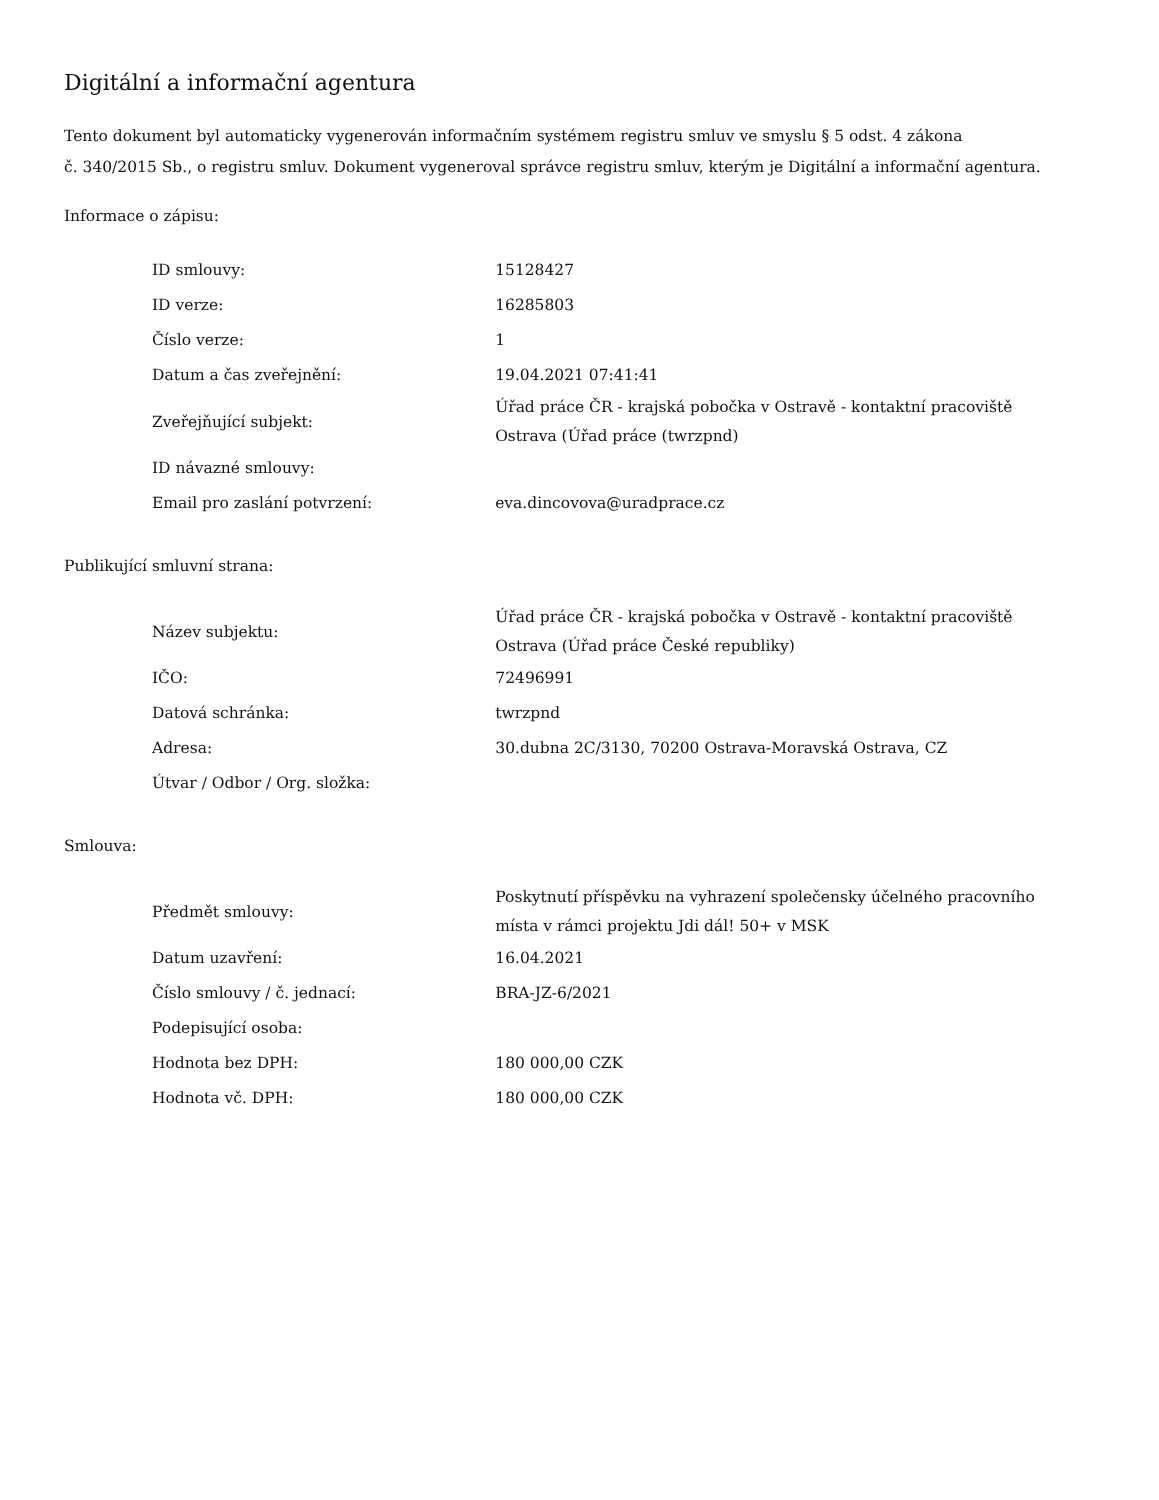Digitální a informační agentura
Tento dokument byl automaticky vygenerován informačním systémem registru smluv ve smyslu § 5 odst. 4 zákona
č. 340/2015 Sb., o registru smluv. Dokument vygeneroval správce registru smluv, kterým je Digitální a informační agentura.
Informace o zápisu:
| ID smlouvy: | 15128427 |
| ID verze: | 16285803 |
| Číslo verze: | 1 |
| Datum a čas zveřejnění: | 19.04.2021 07:41:41 |
| Zveřejňující subjekt: | Úřad práce ČR - krajská pobočka v Ostravě - kontaktní pracoviště Ostrava (Úřad práce (twrzpnd) |
| ID návazné smlouvy: | |
| Email pro zaslání potvrzení: | eva.dincovova@uradprace.cz |
Publikující smluvní strana:
| Název subjektu: | Úřad práce ČR - krajská pobočka v Ostravě - kontaktní pracoviště Ostrava (Úřad práce České republiky) |
| IČO: | 72496991 |
| Datová schránka: | twrzpnd |
| Adresa: | 30.dubna 2C/3130, 70200 Ostrava-Moravská Ostrava, CZ |
| Útvar / Odbor / Org. složka: | |
Smlouva:
| Předmět smlouvy: | Poskytnutí příspěvku na vyhrazení společensky účelného pracovního místa v rámci projektu Jdi dál! 50+ v MSK |
| Datum uzavření: | 16.04.2021 |
| Číslo smlouvy / č. jednací: | BRA-JZ-6/2021 |
| Podepisující osoba: | |
| Hodnota bez DPH: | 180 000,00 CZK |
| Hodnota vč. DPH: | 180 000,00 CZK |